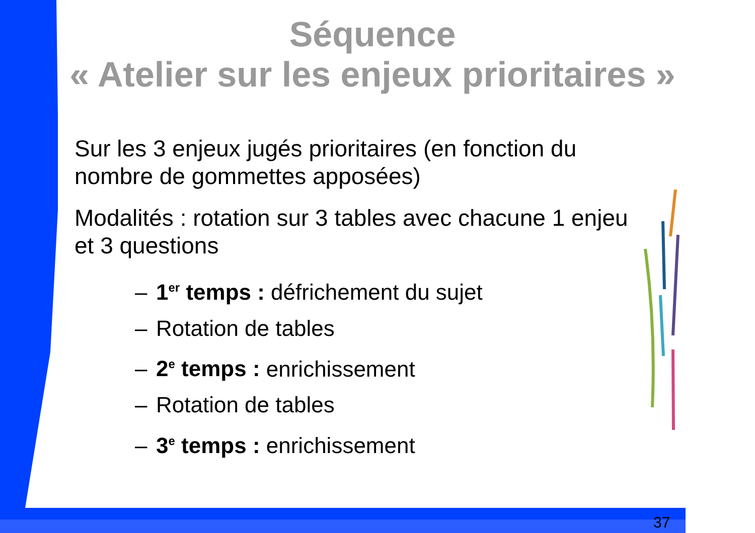Séquence
« Atelier sur les enjeux prioritaires »
Sur les 3 enjeux jugés prioritaires (en fonction du nombre de gommettes apposées)
Modalités : rotation sur 3 tables avec chacune 1 enjeu et 3 questions
– 1<sup>er</sup> temps : défrichement du sujet
– Rotation de tables
– 2<sup>e</sup> temps : enrichissement
– Rotation de tables
– 3<sup>e</sup> temps : enrichissement
37